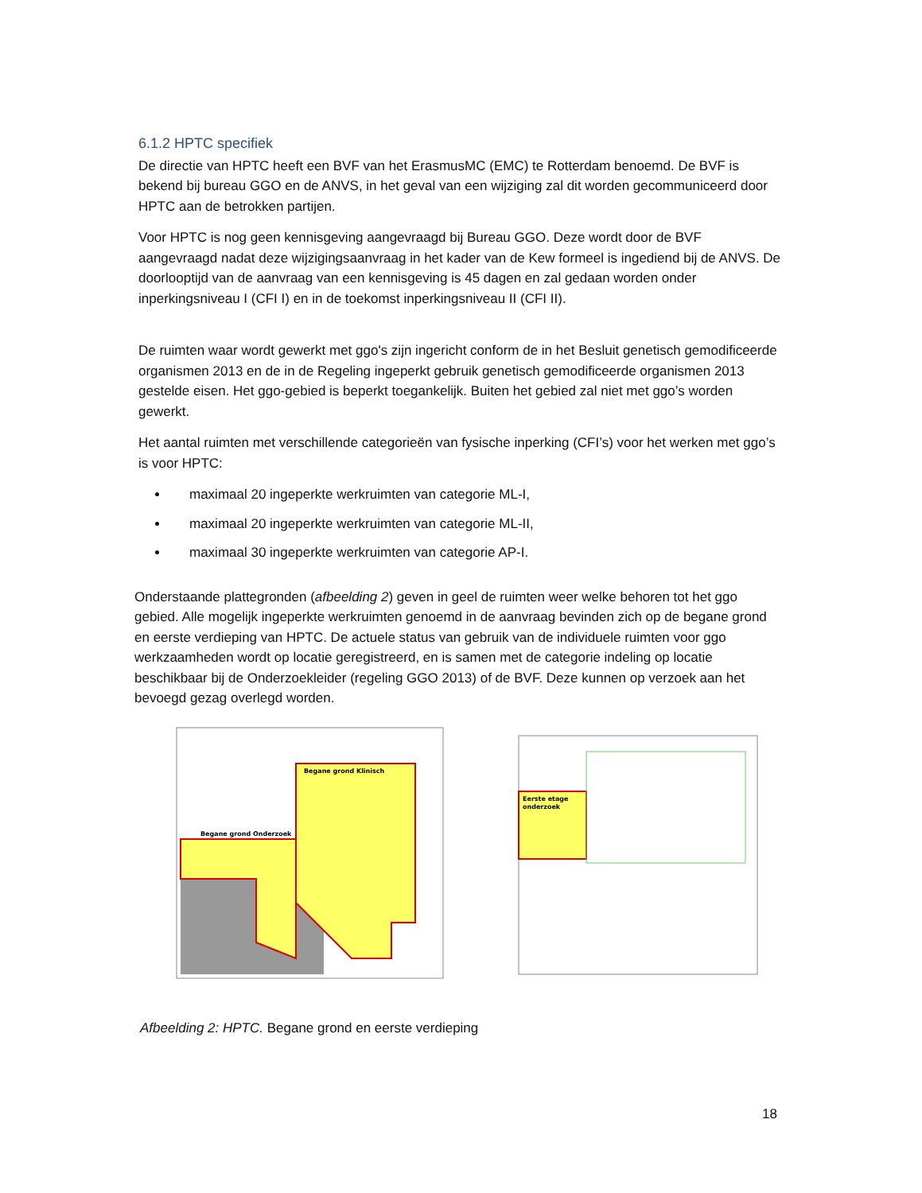6.1.2 HPTC specifiek
De directie van HPTC heeft een BVF van het ErasmusMC (EMC) te Rotterdam benoemd. De BVF is bekend bij bureau GGO en de ANVS, in het geval van een wijziging zal dit worden gecommuniceerd door HPTC aan de betrokken partijen.
Voor HPTC is nog geen kennisgeving aangevraagd bij Bureau GGO. Deze wordt door de BVF aangevraagd nadat deze wijzigingsaanvraag in het kader van de Kew formeel is ingediend bij de ANVS. De doorlooptijd van de aanvraag van een kennisgeving is 45 dagen en zal gedaan worden onder inperkingsniveau I (CFI I) en in de toekomst inperkingsniveau II (CFI II).
De ruimten waar wordt gewerkt met ggo's zijn ingericht conform de in het Besluit genetisch gemodificeerde organismen 2013 en de in de Regeling ingeperkt gebruik genetisch gemodificeerde organismen 2013 gestelde eisen. Het ggo-gebied is beperkt toegankelijk. Buiten het gebied zal niet met ggo’s worden gewerkt.
Het aantal ruimten met verschillende categorieën van fysische inperking (CFI’s) voor het werken met ggo’s is voor HPTC:
maximaal 20 ingeperkte werkruimten van categorie ML-I,
maximaal 20 ingeperkte werkruimten van categorie ML-II,
maximaal 30 ingeperkte werkruimten van categorie AP-I.
Onderstaande plattegronden (afbeelding 2) geven in geel de ruimten weer welke behoren tot het ggo gebied. Alle mogelijk ingeperkte werkruimten genoemd in de aanvraag bevinden zich op de begane grond en eerste verdieping van HPTC. De actuele status van gebruik van de individuele ruimten voor ggo werkzaamheden wordt op locatie geregistreerd, en is samen met de categorie indeling op locatie beschikbaar bij de Onderzoekleider (regeling GGO 2013) of de BVF. Deze kunnen op verzoek aan het bevoegd gezag overlegd worden.
Begane grond Klinisch
Begane grond Onderzoek
Eerste etage
onderzoek
Afbeelding 2: HPTC. Begane grond en eerste verdieping
18